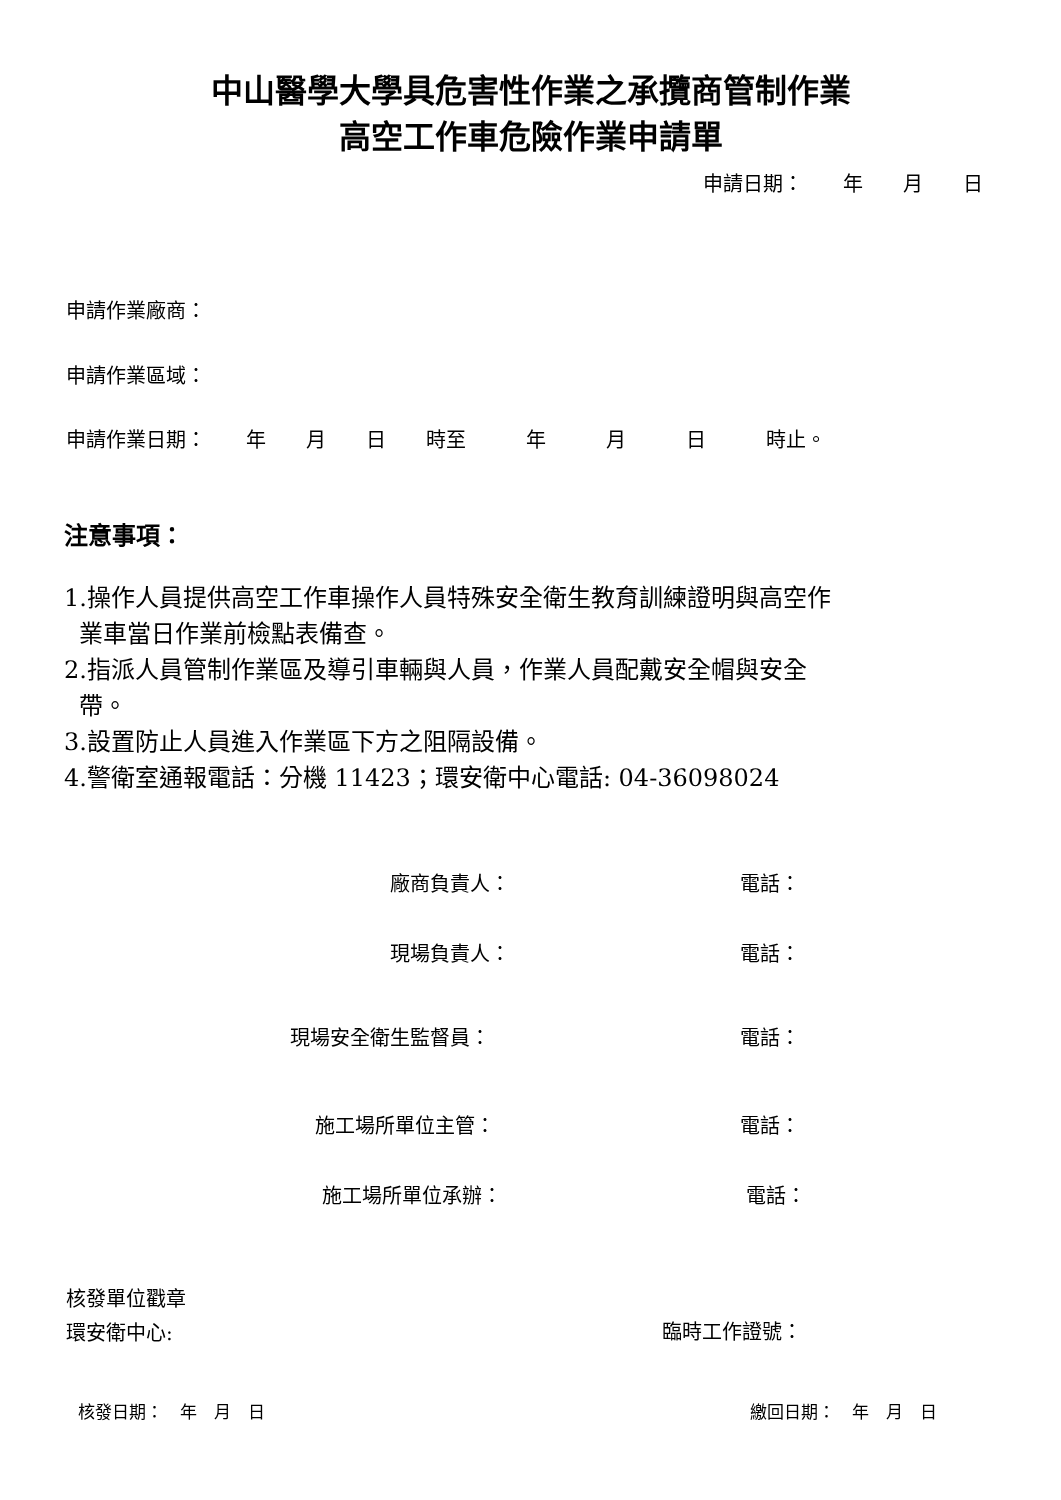中山醫學大學具危害性作業之承攬商管制作業
高空工作車危險作業申請單
申請日期：　　年　　月　　日
申請作業廠商：
申請作業區域：
申請作業日期：　　年　　月　　日　　時至　　　年　　　月　　　日　　　時止。
注意事項：
1.操作人員提供高空工作車操作人員特殊安全衛生教育訓練證明與高空作
業車當日作業前檢點表備查。
2.指派人員管制作業區及導引車輛與人員，作業人員配戴安全帽與安全
帶。
3.設置防止人員進入作業區下方之阻隔設備。
4.警衛室通報電話：分機 11423；環安衛中心電話: 04-36098024
廠商負責人： 電話：
現場負責人： 電話：
現場安全衛生監督員： 電話：
施工場所單位主管： 電話：
施工場所單位承辦： 電話：
核發單位戳章
環安衛中心:
臨時工作證號：
核發日期：　年　月　日 繳回日期：　年　月　日